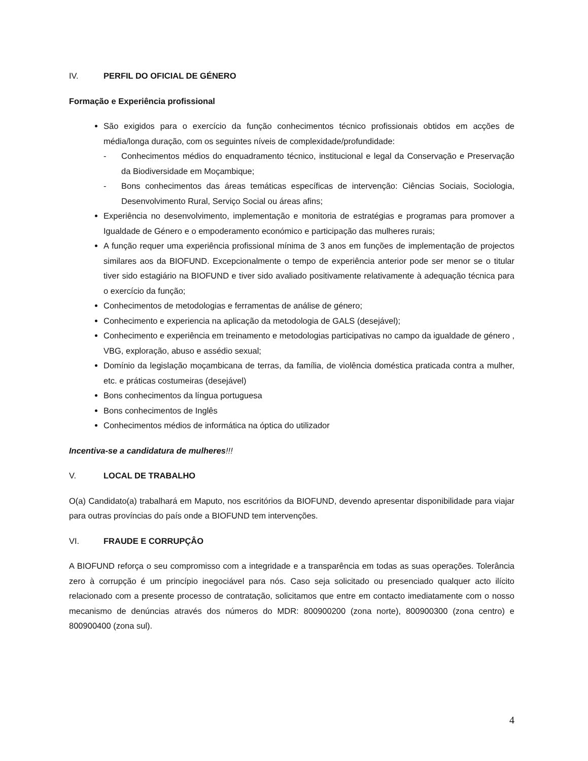IV. PERFIL DO OFICIAL DE GÉNERO
Formação e Experiência profissional
São exigidos para o exercício da função conhecimentos técnico profissionais obtidos em acções de média/longa duração, com os seguintes níveis de complexidade/profundidade:
- Conhecimentos médios do enquadramento técnico, institucional e legal da Conservação e Preservação da Biodiversidade em Moçambique;
- Bons conhecimentos das áreas temáticas específicas de intervenção: Ciências Sociais, Sociologia, Desenvolvimento Rural, Serviço Social ou áreas afins;
Experiência no desenvolvimento, implementação e monitoria de estratégias e programas para promover a Igualdade de Género e o empoderamento económico e participação das mulheres rurais;
A função requer uma experiência profissional mínima de 3 anos em funções de implementação de projectos similares aos da BIOFUND. Excepcionalmente o tempo de experiência anterior pode ser menor se o titular tiver sido estagiário na BIOFUND e tiver sido avaliado positivamente relativamente à adequação técnica para o exercício da função;
Conhecimentos de metodologias e ferramentas de análise de género;
Conhecimento e experiencia na aplicação da metodologia de GALS (desejável);
Conhecimento e experiência em treinamento e metodologias participativas no campo da igualdade de género , VBG, exploração, abuso e assédio sexual;
Domínio da legislação moçambicana de terras, da família, de violência doméstica praticada contra a mulher, etc. e práticas costumeiras (desejável)
Bons conhecimentos da língua portuguesa
Bons conhecimentos de Inglês
Conhecimentos médios de informática na óptica do utilizador
Incentiva-se a candidatura de mulheres!!!
V. LOCAL DE TRABALHO
O(a) Candidato(a) trabalhará em Maputo, nos escritórios da BIOFUND, devendo apresentar disponibilidade para viajar para outras províncias do país onde a BIOFUND tem intervenções.
VI. FRAUDE E CORRUPÇÂO
A BIOFUND reforça o seu compromisso com a integridade e a transparência em todas as suas operações. Tolerância zero à corrupção é um princípio inegociável para nós. Caso seja solicitado ou presenciado qualquer acto ilícito relacionado com a presente processo de contratação, solicitamos que entre em contacto imediatamente com o nosso mecanismo de denúncias através dos números do MDR: 800900200 (zona norte), 800900300 (zona centro) e 800900400 (zona sul).
4